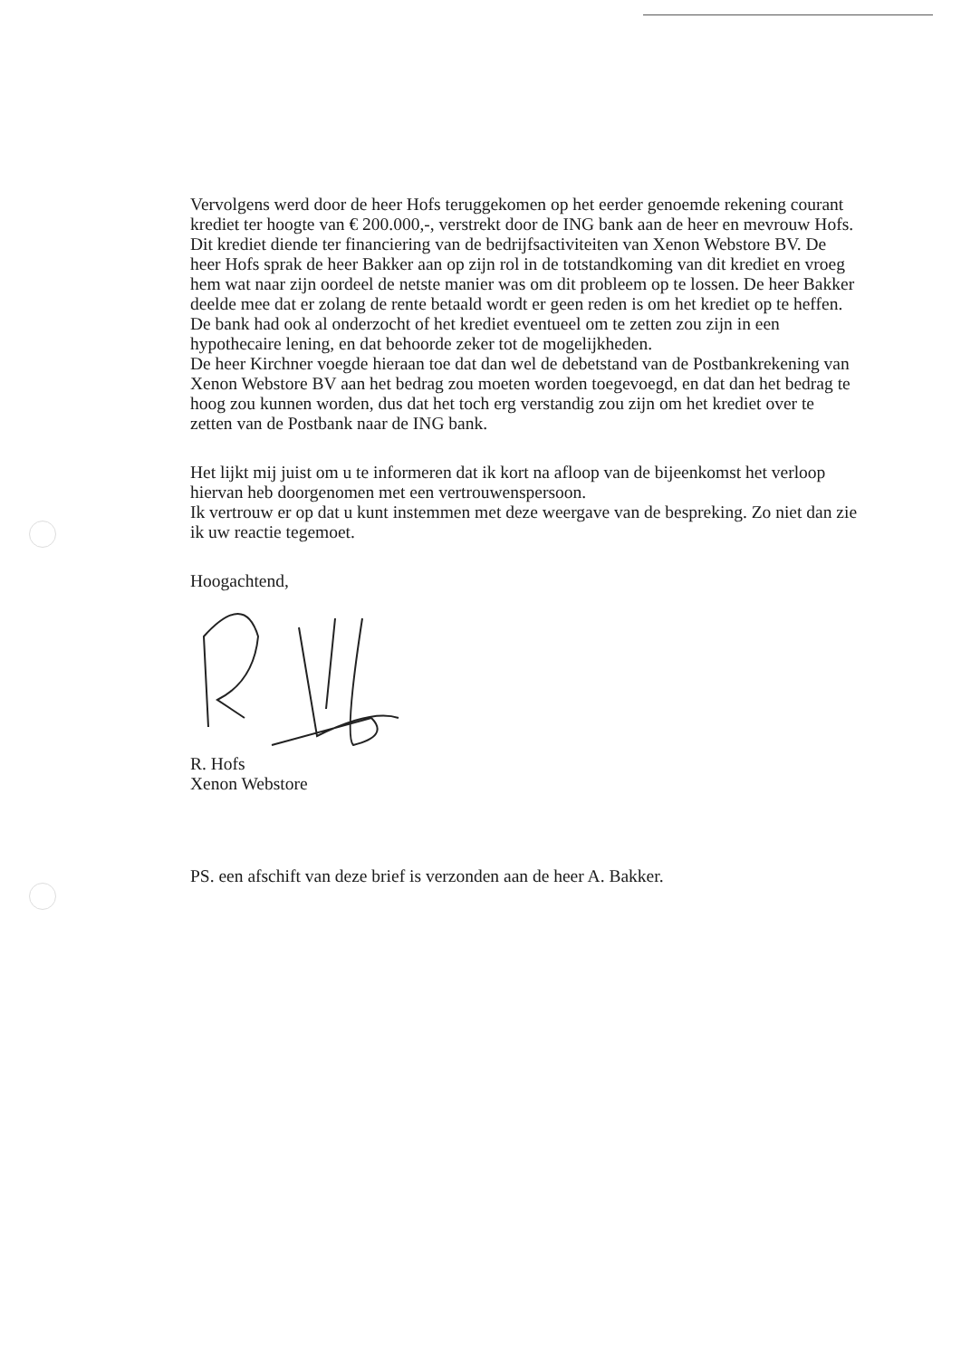Vervolgens werd door de heer Hofs teruggekomen op het eerder genoemde rekening courant krediet ter hoogte van € 200.000,-, verstrekt door de ING bank aan de heer en mevrouw Hofs. Dit krediet diende ter financiering van de bedrijfsactiviteiten van Xenon Webstore BV. De heer Hofs sprak de heer Bakker aan op zijn rol in de totstandkoming van dit krediet en vroeg hem wat naar zijn oordeel de netste manier was om dit probleem op te lossen. De heer Bakker deelde mee dat er zolang de rente betaald wordt er geen reden is om het krediet op te heffen. De bank had ook al onderzocht of het krediet eventueel om te zetten zou zijn in een hypothecaire lening, en dat behoorde zeker tot de mogelijkheden.
De heer Kirchner voegde hieraan toe dat dan wel de debetstand van de Postbankrekening van Xenon Webstore BV aan het bedrag zou moeten worden toegevoegd, en dat dan het bedrag te hoog zou kunnen worden, dus dat het toch erg verstandig zou zijn om het krediet over te zetten van de Postbank naar de ING bank.
Het lijkt mij juist om u te informeren dat ik kort na afloop van de bijeenkomst het verloop hiervan heb doorgenomen met een vertrouwenspersoon.
Ik vertrouw er op dat u kunt instemmen met deze weergave van de bespreking. Zo niet dan zie ik uw reactie tegemoet.
Hoogachtend,
R. Hofs
Xenon Webstore
PS. een afschift van deze brief is verzonden aan de heer A. Bakker.